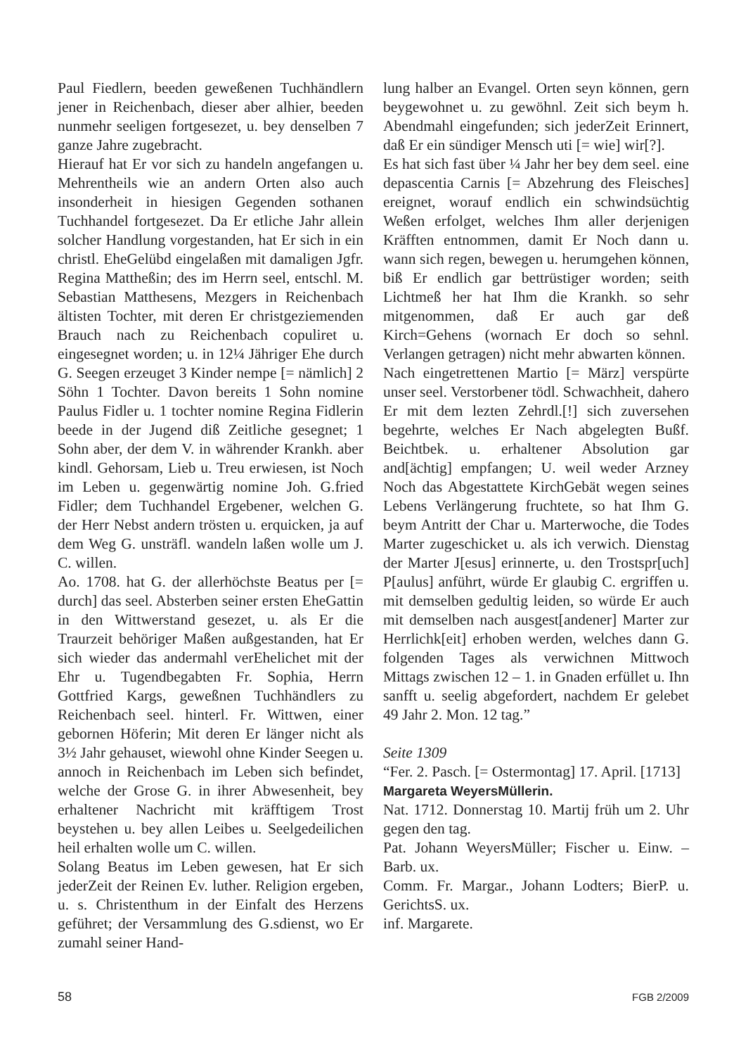Paul Fiedlern, beeden geweßenen Tuchhändlern jener in Reichenbach, dieser aber alhier, beeden nunmehr seeligen fortgesezet, u. bey denselben 7 ganze Jahre zugebracht.
Hierauf hat Er vor sich zu handeln angefangen u. Mehrentheils wie an andern Orten also auch insonderheit in hiesigen Gegenden sothanen Tuchhandel fortgesezet. Da Er etliche Jahr allein solcher Handlung vorgestanden, hat Er sich in ein christl. EheGelübd eingelaßen mit damaligen Jgfr. Regina Mattheßin; des im Herrn seel, entschl. M. Sebastian Matthesens, Mezgers in Reichenbach ältisten Tochter, mit deren Er christgeziemenden Brauch nach zu Reichenbach copuliret u. eingesegnet worden; u. in 12¼ Jähriger Ehe durch G. Seegen erzeuget 3 Kinder nempe [= nämlich] 2 Söhn 1 Tochter. Davon bereits 1 Sohn nomine Paulus Fidler u. 1 tochter nomine Regina Fidlerin beede in der Jugend diß Zeitliche gesegnet; 1 Sohn aber, der dem V. in währender Krankh. aber kindl. Gehorsam, Lieb u. Treu erwiesen, ist Noch im Leben u. gegenwärtig nomine Joh. G.fried Fidler; dem Tuchhandel Ergebener, welchen G. der Herr Nebst andern trösten u. erquicken, ja auf dem Weg G. unsträfl. wandeln laßen wolle um J. C. willen.
Ao. 1708. hat G. der allerhöchste Beatus per [= durch] das seel. Absterben seiner ersten EheGattin in den Wittwerstand gesezet, u. als Er die Traurzeit behöriger Maßen außgestanden, hat Er sich wieder das andermahl verEhelichet mit der Ehr u. Tugendbegabten Fr. Sophia, Herrn Gottfried Kargs, geweßnen Tuchhändlers zu Reichenbach seel. hinterl. Fr. Wittwen, einer gebornen Höferin; Mit deren Er länger nicht als 3½ Jahr gehauset, wiewohl ohne Kinder Seegen u. annoch in Reichenbach im Leben sich befindet, welche der Grose G. in ihrer Abwesenheit, bey erhaltener Nachricht mit kräfftigem Trost beystehen u. bey allen Leibes u. Seelgedeilichen heil erhalten wolle um C. willen.
Solang Beatus im Leben gewesen, hat Er sich jederZeit der Reinen Ev. luther. Religion ergeben, u. s. Christenthum in der Einfalt des Herzens geführet; der Versammlung des G.sdienst, wo Er zumahl seiner Hand-
lung halber an Evangel. Orten seyn können, gern beygewohnet u. zu gewöhnl. Zeit sich beym h. Abendmahl eingefunden; sich jederZeit Erinnert, daß Er ein sündiger Mensch uti [= wie] wir[?].
Es hat sich fast über ¼ Jahr her bey dem seel. eine depascentia Carnis [= Abzehrung des Fleisches] ereignet, worauf endlich ein schwindsüchtig Weßen erfolget, welches Ihm aller derjenigen Kräfften entnommen, damit Er Noch dann u. wann sich regen, bewegen u. herumgehen können, biß Er endlich gar bettrüstiger worden; seith Lichtmeß her hat Ihm die Krankh. so sehr mitgenommen, daß Er auch gar deß Kirch=Gehens (wornach Er doch so sehnl. Verlangen getragen) nicht mehr abwarten können.
Nach eingetrettenen Martio [= März] verspürte unser seel. Verstorbener tödl. Schwachheit, dahero Er mit dem lezten Zehrdl.[!] sich zuversehen begehrte, welches Er Nach abgelegten Bußf. Beichtbek. u. erhaltener Absolution gar and[ächtig] empfangen; U. weil weder Arzney Noch das Abgestattete KirchGebät wegen seines Lebens Verlängerung fruchtete, so hat Ihm G. beym Antritt der Char u. Marterwoche, die Todes Marter zugeschicket u. als ich verwich. Dienstag der Marter J[esus] erinnerte, u. den Trostspr[uch] P[aulus] anführt, würde Er glaubig C. ergriffen u. mit demselben gedultig leiden, so würde Er auch mit demselben nach ausgest[andener] Marter zur Herrlichk[eit] erhoben werden, welches dann G. folgenden Tages als verwichnen Mittwoch Mittags zwischen 12 – 1. in Gnaden erfüllet u. Ihn sanfft u. seelig abgefordert, nachdem Er gelebet 49 Jahr 2. Mon. 12 tag.”
Seite 1309
“Fer. 2. Pasch. [= Ostermontag] 17. April. [1713]
Margareta WeyersMüllerin.
Nat. 1712. Donnerstag 10. Martij früh um 2. Uhr gegen den tag.
Pat. Johann WeyersMüller; Fischer u. Einw. – Barb. ux.
Comm. Fr. Margar., Johann Lodters; BierP. u. GerichtsS. ux.
inf. Margarete.
58 FGB 2/2009